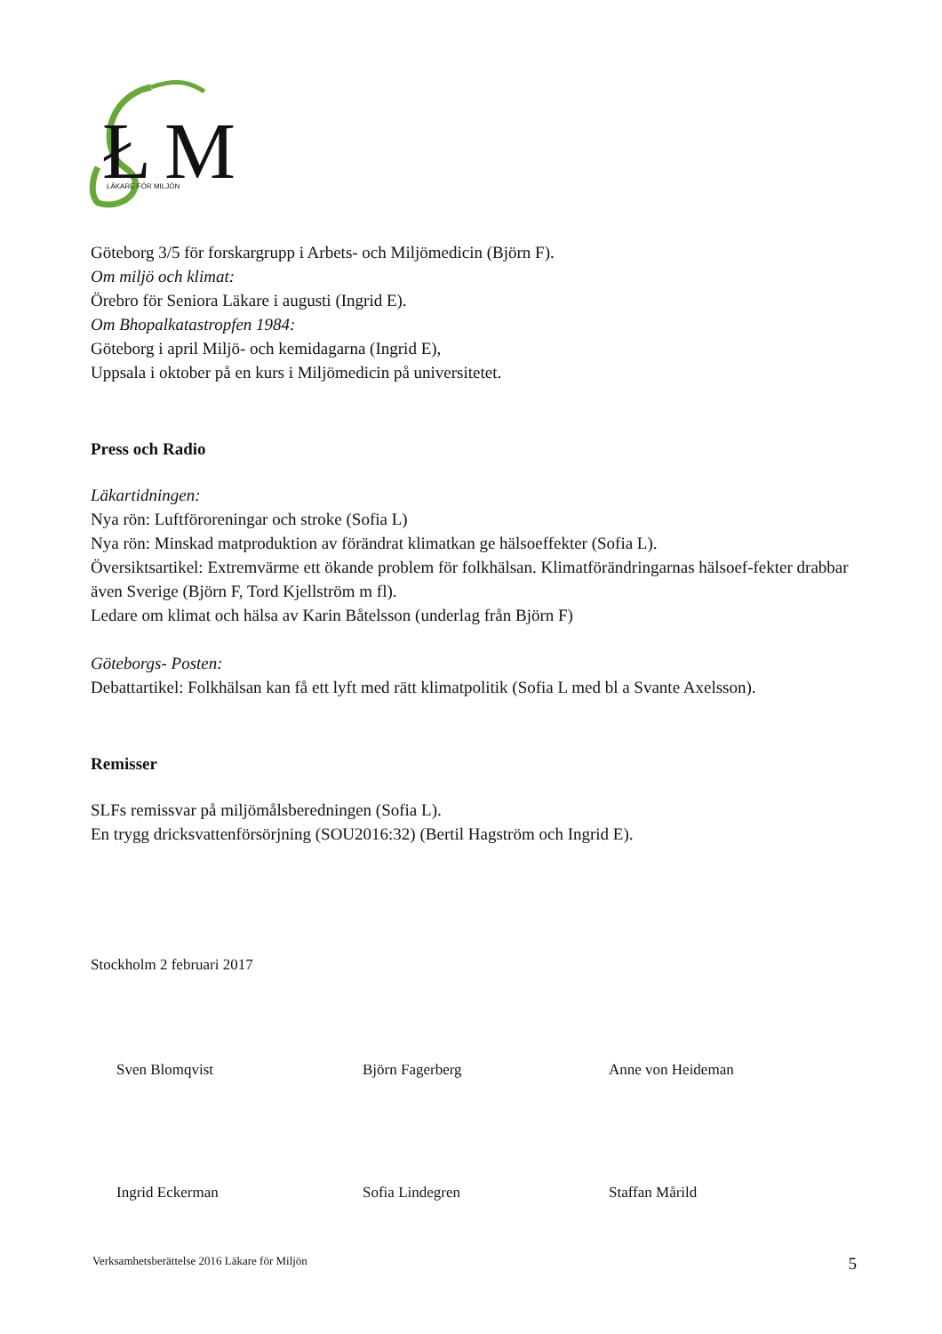Ł
M
LÄKARE FÖR MILJÖN
Göteborg 3/5 för forskargrupp i Arbets- och Miljömedicin (Björn F).
Om miljö och klimat:
Örebro för Seniora Läkare i augusti (Ingrid E).
Om Bhopalkatastropfen 1984:
Göteborg i april Miljö- och kemidagarna (Ingrid E),
Uppsala i oktober på en kurs i Miljömedicin på universitetet.
Press och Radio
Läkartidningen:
Nya rön: Luftföroreningar och stroke (Sofia L)
Nya rön: Minskad matproduktion av förändrat klimatkan ge hälsoeffekter (Sofia L).
Översiktsartikel: Extremvärme ett ökande problem för folkhälsan. Klimatförändringarnas hälsoef-fekter drabbar även Sverige (Björn F, Tord Kjellström m fl).
Ledare om klimat och hälsa av Karin Båtelsson (underlag från Björn F)
Göteborgs- Posten:
Debattartikel: Folkhälsan kan få ett lyft med rätt klimatpolitik (Sofia L med bl a Svante Axelsson).
Remisser
SLFs remissvar på miljömålsberedningen (Sofia L).
En trygg dricksvattenförsörjning (SOU2016:32) (Bertil Hagström och Ingrid E).
Stockholm 2 februari 2017
Sven Blomqvist Björn Fagerberg Anne von Heideman
Ingrid Eckerman Sofia Lindegren Staffan Mårild
Verksamhetsberättelse 2016 Läkare för Miljön 5